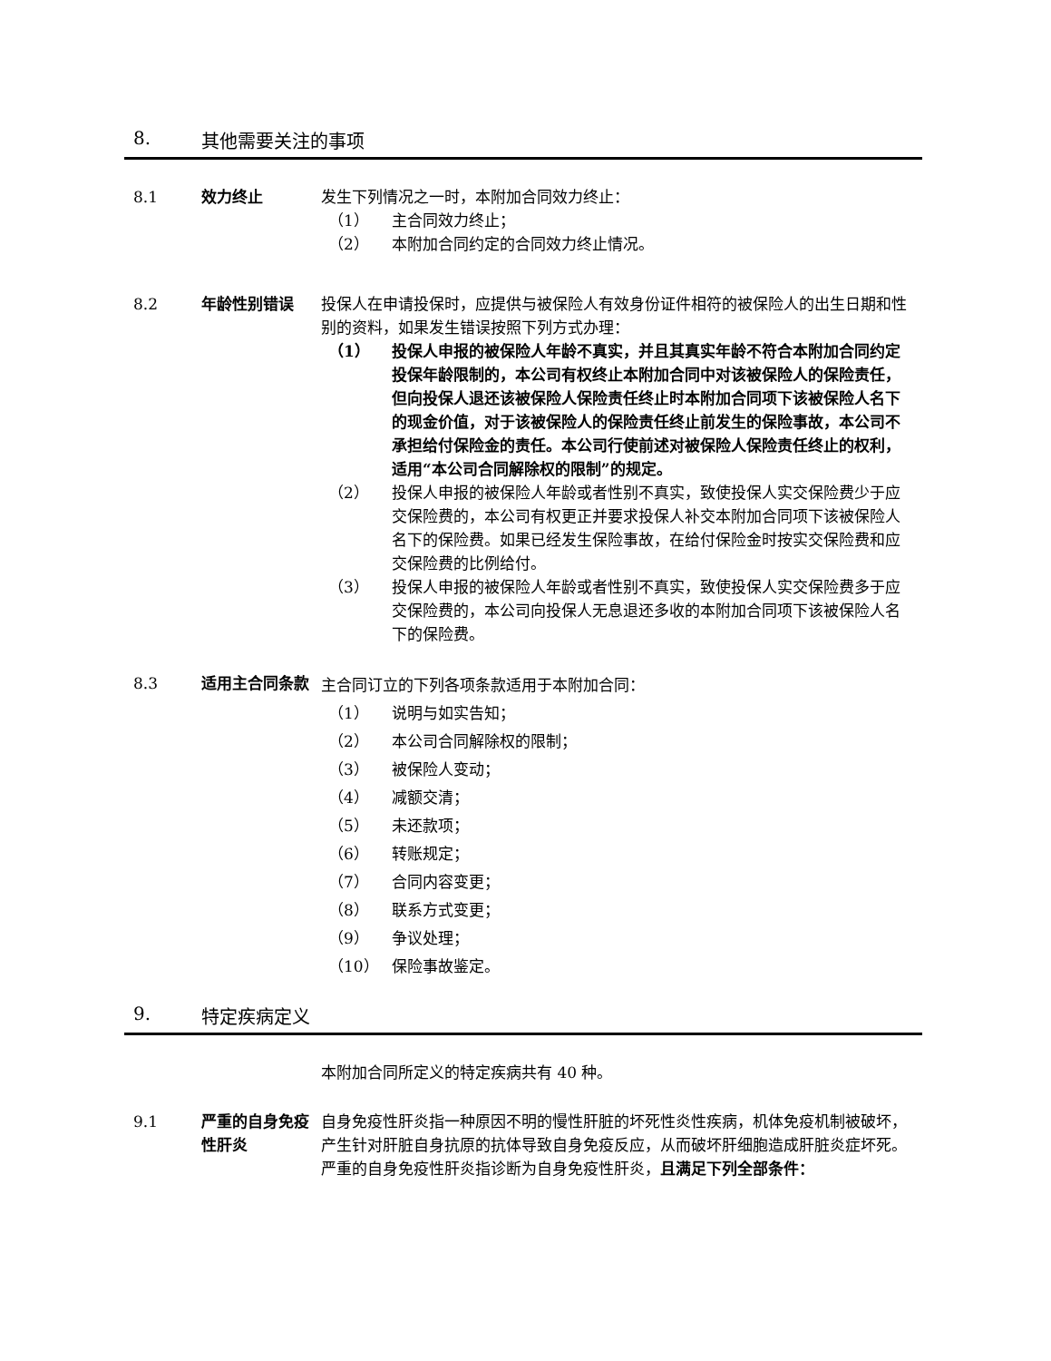8. 其他需要关注的事项
8.1 效力终止 发生下列情况之一时，本附加合同效力终止：
（1） 主合同效力终止；
（2） 本附加合同约定的合同效力终止情况。
8.2 年龄性别错误 投保人在申请投保时，应提供与被保险人有效身份证件相符的被保险人的出生日期和性别的资料，如果发生错误按照下列方式办理：
（1） 投保人申报的被保险人年龄不真实，并且其真实年龄不符合本附加合同约定投保年龄限制的，本公司有权终止本附加合同中对该被保险人的保险责任，但向投保人退还该被保险人保险责任终止时本附加合同项下该被保险人名下的现金价值，对于该被保险人的保险责任终止前发生的保险事故，本公司不承担给付保险金的责任。本公司行使前述对被保险人保险责任终止的权利，适用“本公司合同解除权的限制”的规定。
（2） 投保人申报的被保险人年龄或者性别不真实，致使投保人实交保险费少于应交保险费的，本公司有权更正并要求投保人补交本附加合同项下该被保险人名下的保险费。如果已经发生保险事故，在给付保险金时按实交保险费和应交保险费的比例给付。
（3） 投保人申报的被保险人年龄或者性别不真实，致使投保人实交保险费多于应交保险费的，本公司向投保人无息退还多收的本附加合同项下该被保险人名下的保险费。
8.3 适用主合同条款
主合同订立的下列各项条款适用于本附加合同：
（1） 说明与如实告知；
（2） 本公司合同解除权的限制；
（3） 被保险人变动；
（4） 减额交清；
（5） 未还款项；
（6） 转账规定；
（7） 合同内容变更；
（8） 联系方式变更；
（9） 争议处理；
（10） 保险事故鉴定。
9. 特定疾病定义
本附加合同所定义的特定疾病共有 40 种。
9.1 严重的自身免疫性肝炎
自身免疫性肝炎指一种原因不明的慢性肝脏的坏死性炎性疾病，机体免疫机制被破坏，产生针对肝脏自身抗原的抗体导致自身免疫反应，从而破坏肝细胞造成肝脏炎症坏死。严重的自身免疫性肝炎指诊断为自身免疫性肝炎，且满足下列全部条件：